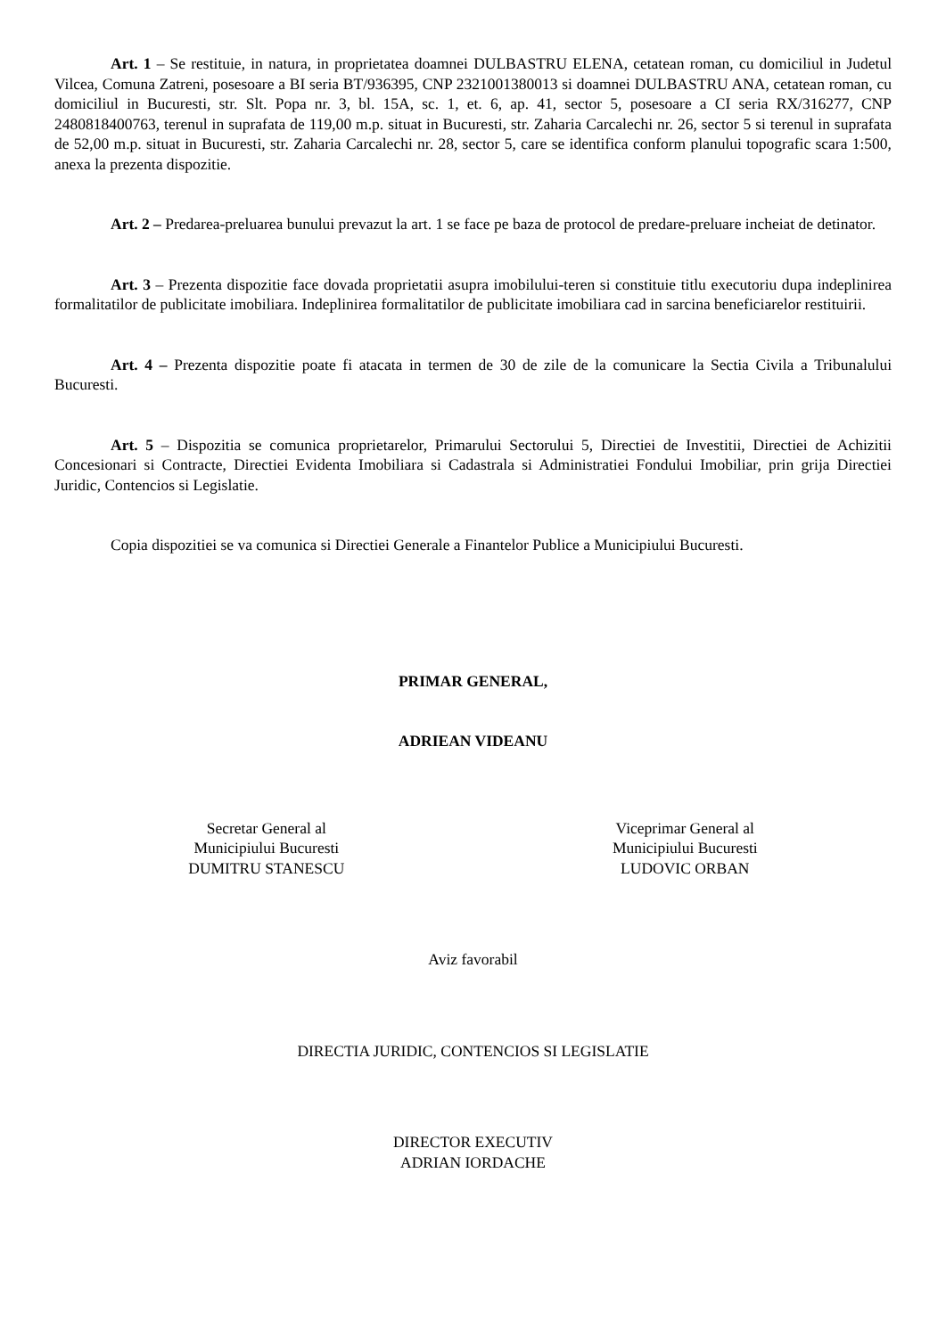Art. 1 – Se restituie, in natura, in proprietatea doamnei DULBASTRU ELENA, cetatean roman, cu domiciliul in Judetul Vilcea, Comuna Zatreni, posesoare a BI seria BT/936395, CNP 2321001380013 si doamnei DULBASTRU ANA, cetatean roman, cu domiciliul in Bucuresti, str. Slt. Popa nr. 3, bl. 15A, sc. 1, et. 6, ap. 41, sector 5, posesoare a CI seria RX/316277, CNP 2480818400763, terenul in suprafata de 119,00 m.p. situat in Bucuresti, str. Zaharia Carcalechi nr. 26, sector 5 si terenul in suprafata de 52,00 m.p. situat in Bucuresti, str. Zaharia Carcalechi nr. 28, sector 5, care se identifica conform planului topografic scara 1:500, anexa la prezenta dispozitie.
Art. 2 – Predarea-preluarea bunului prevazut la art. 1 se face pe baza de protocol de predare-preluare incheiat de detinator.
Art. 3 – Prezenta dispozitie face dovada proprietatii asupra imobilului-teren si constituie titlu executoriu dupa indeplinirea formalitatilor de publicitate imobiliara. Indeplinirea formalitatilor de publicitate imobiliara cad in sarcina beneficiarelor restituirii.
Art. 4 – Prezenta dispozitie poate fi atacata in termen de 30 de zile de la comunicare la Sectia Civila a Tribunalului Bucuresti.
Art. 5 – Dispozitia se comunica proprietarelor, Primarului Sectorului 5, Directiei de Investitii, Directiei de Achizitii Concesionari si Contracte, Directiei Evidenta Imobiliara si Cadastrala si Administratiei Fondului Imobiliar, prin grija Directiei Juridic, Contencios si Legislatie.
Copia dispozitiei se va comunica si Directiei Generale a Finantelor Publice a Municipiului Bucuresti.
PRIMAR GENERAL,
ADRIEAN VIDEANU
Secretar General al
Municipiului Bucuresti
DUMITRU STANESCU
Viceprimar General al
Municipiului Bucuresti
LUDOVIC ORBAN
Aviz favorabil
DIRECTIA JURIDIC, CONTENCIOS SI LEGISLATIE
DIRECTOR EXECUTIV
ADRIAN IORDACHE